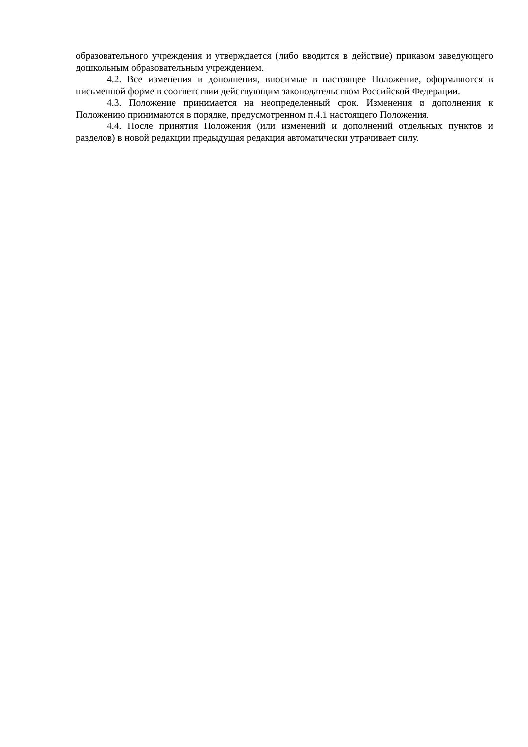образовательного учреждения и утверждается (либо вводится в действие) приказом заведующего дошкольным образовательным учреждением.
4.2. Все изменения и дополнения, вносимые в настоящее Положение, оформляются в письменной форме в соответствии действующим законодательством Российской Федерации.
4.3. Положение принимается на неопределенный срок. Изменения и дополнения к Положению принимаются в порядке, предусмотренном п.4.1 настоящего Положения.
4.4. После принятия Положения (или изменений и дополнений отдельных пунктов и разделов) в новой редакции предыдущая редакция автоматически утрачивает силу.